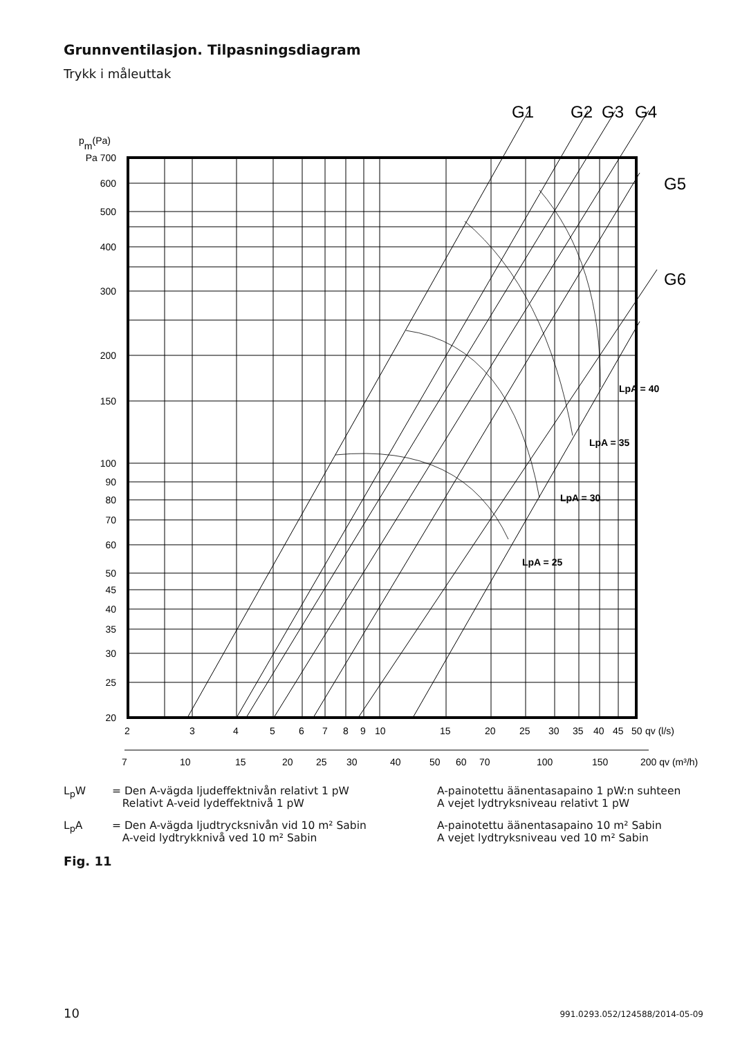Grunnventilasjon. Tilpasningsdiagram
Trykk i måleuttak
G1
G2
G3
G4
G5
G6
pm(Pa)
Pa 700
600
500
400
300
200
150
100
90
80
70
60
50
45
40
35
30
25
20
LpA = 40
LpA = 35
LpA = 30
LpA = 25
2
3
4
5
6
7
8
9
10
15
20
25
30
35
40
45
50
qv (l/s)
7
10
15
20
25
30
40
50
60
70
100
150
200 qv (m³/h)
L<sub>p</sub>W = Den A-vägda ljudeffektnivån relativt 1 pW
Relativt A-veid lydeffektnivå 1 pW
A-painotettu äänentasapaino 1 pW:n suhteen
A vejet lydtryksniveau relativt 1 pW
L<sub>p</sub>A = Den A-vägda ljudtrycksnivån vid 10 m² Sabin
A-veid lydtrykknivå ved 10 m² Sabin
A-painotettu äänentasapaino 10 m² Sabin
A vejet lydtryksniveau ved 10 m² Sabin
Fig. 11
10 991.0293.052/124588/2014-05-09